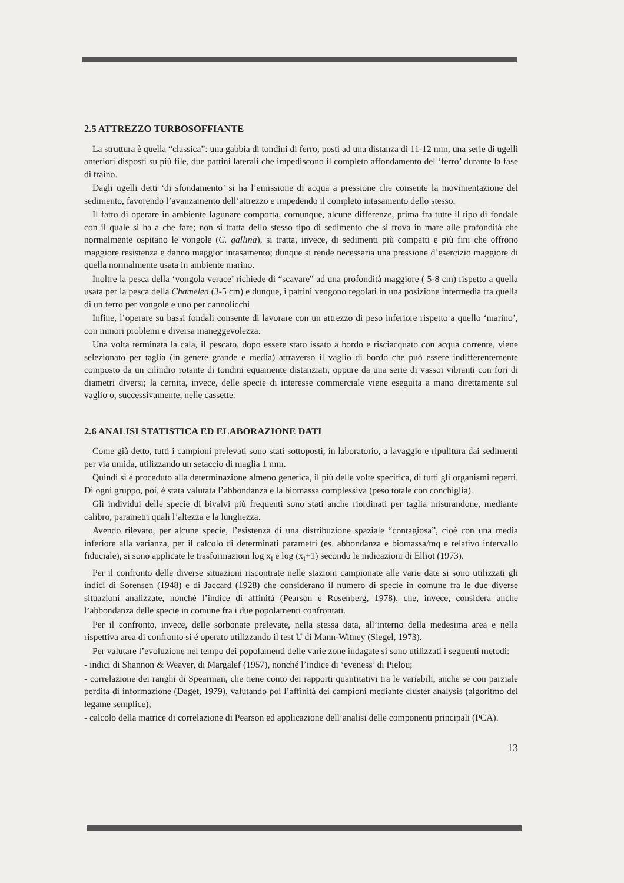2.5 ATTREZZO TURBOSOFFIANTE
La struttura è quella “classica”: una gabbia di tondini di ferro, posti ad una distanza di 11-12 mm, una serie di ugelli anteriori disposti su più file, due pattini laterali che impediscono il completo affondamento del ‘ferro’ durante la fase di traino.
Dagli ugelli detti ‘di sfondamento’ si ha l’emissione di acqua a pressione che consente la movimentazione del sedimento, favorendo l’avanzamento dell’attrezzo e impedendo il completo intasamento dello stesso.
Il fatto di operare in ambiente lagunare comporta, comunque, alcune differenze, prima fra tutte il tipo di fondale con il quale si ha a che fare; non si tratta dello stesso tipo di sedimento che si trova in mare alle profondità che normalmente ospitano le vongole (C. gallina), si tratta, invece, di sedimenti più compatti e più fini che offrono maggiore resistenza e danno maggior intasamento; dunque si rende necessaria una pressione d’esercizio maggiore di quella normalmente usata in ambiente marino.
Inoltre la pesca della ‘vongola verace’ richiede di “scavare” ad una profondità maggiore ( 5-8 cm) rispetto a quella usata per la pesca della Chamelea (3-5 cm) e dunque, i pattini vengono regolati in una posizione intermedia tra quella di un ferro per vongole e uno per cannolicchi.
Infine, l’operare su bassi fondali consente di lavorare con un attrezzo di peso inferiore rispetto a quello ‘marino’, con minori problemi e diversa maneggevolezza.
Una volta terminata la cala, il pescato, dopo essere stato issato a bordo e risciacquato con acqua corrente, viene selezionato per taglia (in genere grande e media) attraverso il vaglio di bordo che può essere indifferentemente composto da un cilindro rotante di tondini equamente distanziati, oppure da una serie di vassoi vibranti con fori di diametri diversi; la cernita, invece, delle specie di interesse commerciale viene eseguita a mano direttamente sul vaglio o, successivamente, nelle cassette.
2.6 ANALISI STATISTICA ED ELABORAZIONE DATI
Come già detto, tutti i campioni prelevati sono stati sottoposti, in laboratorio, a lavaggio e ripulitura dai sedimenti per via umida, utilizzando un setaccio di maglia 1 mm.
Quindi si é proceduto alla determinazione almeno generica, il più delle volte specifica, di tutti gli organismi reperti. Di ogni gruppo, poi, é stata valutata l’abbondanza e la biomassa complessiva (peso totale con conchiglia).
Gli individui delle specie di bivalvi più frequenti sono stati anche riordinati per taglia misurandone, mediante calibro, parametri quali l’altezza e la lunghezza.
Avendo rilevato, per alcune specie, l’esistenza di una distribuzione spaziale “contagiosa”, cioè con una media inferiore alla varianza, per il calcolo di determinati parametri (es. abbondanza e biomassa/mq e relativo intervallo fiduciale), si sono applicate le trasformazioni log x<sub>i</sub> e log (x<sub>i</sub>+1) secondo le indicazioni di Elliot (1973).
Per il confronto delle diverse situazioni riscontrate nelle stazioni campionate alle varie date si sono utilizzati gli indici di Sorensen (1948) e di Jaccard (1928) che considerano il numero di specie in comune fra le due diverse situazioni analizzate, nonché l’indice di affinità (Pearson e Rosenberg, 1978), che, invece, considera anche l’abbondanza delle specie in comune fra i due popolamenti confrontati.
Per il confronto, invece, delle sorbonate prelevate, nella stessa data, all’interno della medesima area e nella rispettiva area di confronto si é operato utilizzando il test U di Mann-Witney (Siegel, 1973).
Per valutare l’evoluzione nel tempo dei popolamenti delle varie zone indagate si sono utilizzati i seguenti metodi:
- indici di Shannon & Weaver, di Margalef (1957), nonché l’indice di ‘eveness’ di Pielou;
- correlazione dei ranghi di Spearman, che tiene conto dei rapporti quantitativi tra le variabili, anche se con parziale perdita di informazione (Daget, 1979), valutando poi l’affinità dei campioni mediante cluster analysis (algoritmo del legame semplice);
- calcolo della matrice di correlazione di Pearson ed applicazione dell’analisi delle componenti principali (PCA).
13